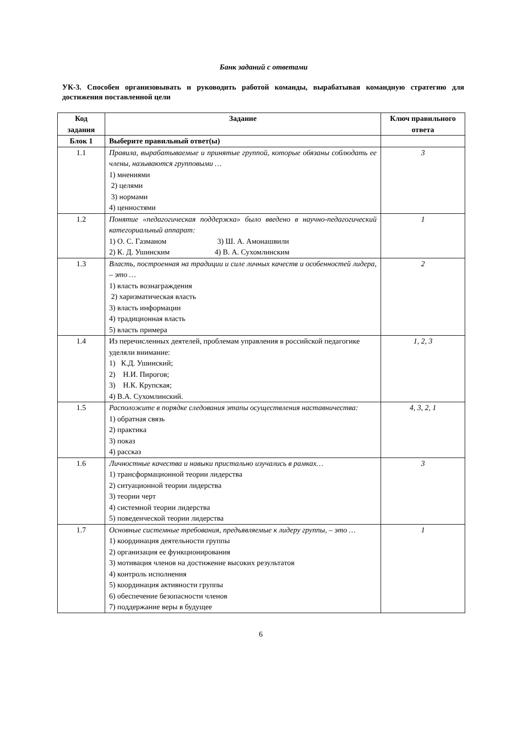Банк заданий с ответами
УК-3. Способен организовывать и руководить работой команды, вырабатывая командную стратегию для достижения поставленной цели
| Код задания | Задание | Ключ правильного ответа |
| --- | --- | --- |
| Блок 1 | Выберите правильный ответ(ы) | |
| 1.1 | Правила, вырабатываемые и принятые группой, которые обязаны соблюдать ее члены, называются групповыми … 1) мнениями 2) целями 3) нормами 4) ценностями | 3 |
| 1.2 | Понятие «педагогическая поддержка» было введено в научно-педагогический категориальный аппарат: 1) О. С. Газманом 3) Ш. А. Амонашвили 2) К. Д. Ушинским 4) В. А. Сухомлинским | 1 |
| 1.3 | Власть, построенная на традиции и силе личных качеств и особенностей лидера, – это … 1) власть вознаграждения 2) харизматическая власть 3) власть информации 4) традиционная власть 5) власть примера | 2 |
| 1.4 | Из перечисленных деятелей, проблемам управления в российской педагогике уделяли внимание: 1) К.Д. Ушинский; 2) Н.И. Пирогов; 3) Н.К. Крупская; 4) В.А. Сухомлинский. | 1, 2, 3 |
| 1.5 | Расположите в порядке следования этапы осуществления наставничества: 1) обратная связь 2) практика 3) показ 4) рассказ | 4, 3, 2, 1 |
| 1.6 | Личностные качества и навыки пристально изучались в рамках… 1) трансформационной теории лидерства 2) ситуационной теории лидерства 3) теории черт 4) системной теории лидерства 5) поведенческой теории лидерства | 3 |
| 1.7 | Основные системные требования, предъявляемые к лидеру группы, – это … 1) координация деятельности группы 2) организация ее функционирования 3) мотивация членов на достижение высоких результатов 4) контроль исполнения 5) координация активности группы 6) обеспечение безопасности членов 7) поддержание веры в будущее | 1 |
6